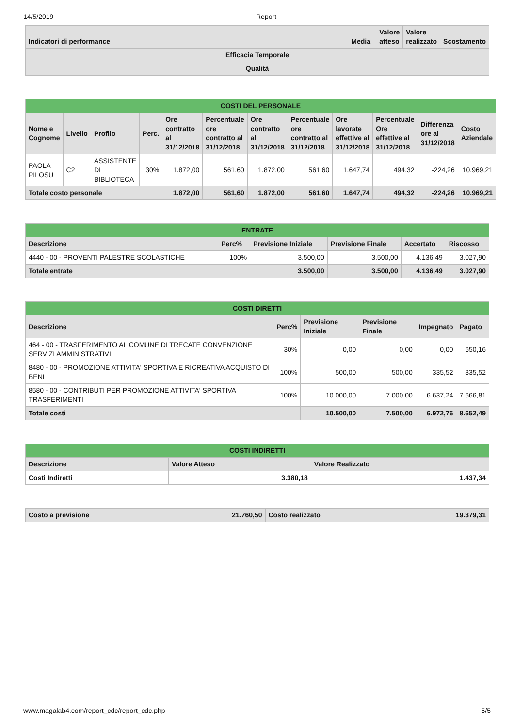14/5/2019 Report
| Indicatori di performance | Media | Valore atteso | Valore realizzato | Scostamento |
| --- | --- | --- | --- | --- |
| Efficacia Temporale | | | | |
| Qualità | | | | |
| COSTI DEL PERSONALE | | | | | | | | | | | |
| --- | --- | --- | --- | --- | --- | --- | --- | --- | --- | --- | --- |
| Nome e Cognome | Livello | Profilo | Perc. | Ore contratto al 31/12/2018 | Percentuale ore contratto al 31/12/2018 | Ore contratto al 31/12/2018 | Percentuale ore contratto al 31/12/2018 | Ore lavorate effettive al 31/12/2018 | Percentuale Ore effettive al 31/12/2018 | Differenza ore al 31/12/2018 | Costo Aziendale |
| PAOLA PILOSU | C2 | ASSISTENTE DI BIBLIOTECA | 30% | 1.872,00 | 561,60 | 1.872,00 | 561,60 | 1.647,74 | 494,32 | -224,26 | 10.969,21 |
| Totale costo personale | | | | 1.872,00 | 561,60 | 1.872,00 | 561,60 | 1.647,74 | 494,32 | -224,26 | 10.969,21 |
| ENTRATE | | | | | |
| --- | --- | --- | --- | --- | --- |
| Descrizione | Perc% | Previsione Iniziale | Previsione Finale | Accertato | Riscosso |
| 4440 - 00 - PROVENTI PALESTRE SCOLASTICHE | 100% | 3.500,00 | 3.500,00 | 4.136,49 | 3.027,90 |
| Totale entrate | | 3.500,00 | 3.500,00 | 4.136,49 | 3.027,90 |
| COSTI DIRETTI | | | | | |
| --- | --- | --- | --- | --- | --- |
| Descrizione | Perc% | Previsione Iniziale | Previsione Finale | Impegnato | Pagato |
| 464 - 00 - TRASFERIMENTO AL COMUNE DI TRECATE CONVENZIONE SERVIZI AMMINISTRATIVI | 30% | 0,00 | 0,00 | 0,00 | 650,16 |
| 8480 - 00 - PROMOZIONE ATTIVITA' SPORTIVA E RICREATIVA ACQUISTO DI BENI | 100% | 500,00 | 500,00 | 335,52 | 335,52 |
| 8580 - 00 - CONTRIBUTI PER PROMOZIONE ATTIVITA' SPORTIVA TRASFERIMENTI | 100% | 10.000,00 | 7.000,00 | 6.637,24 | 7.666,81 |
| Totale costi | | 10.500,00 | 7.500,00 | 6.972,76 | 8.652,49 |
| COSTI INDIRETTI | | |
| --- | --- | --- |
| Descrizione | Valore Atteso | Valore Realizzato |
| Costi Indiretti | 3.380,18 | 1.437,34 |
| Costo a previsione | 21.760,50 | Costo realizzato | 19.379,31 |
www.magalab4.com/report_cdc/report_cdc.php 5/5